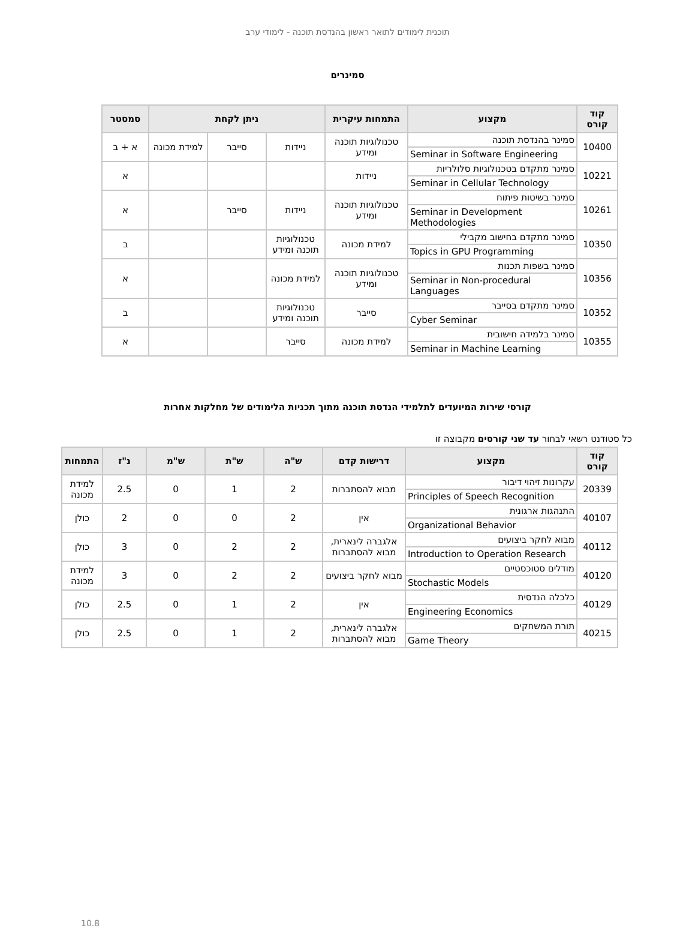תוכנית לימודים לתואר ראשון בהנדסת תוכנה - לימודי ערב
סמינרים
| קוד קורס | מקצוע | התמחות עיקרית | ניתן לקחת | | | סמסטר |
| --- | --- | --- | --- | --- | --- | --- |
| 10400 | סמינר בהנדסת תוכנה Seminar in Software Engineering | טכנולוגיות תוכנה ומידע | ניידות | סייבר | למידת מכונה | א + ב |
| 10221 | סמינר מתקדם בטכנולוגיות סלולריות Seminar in Cellular Technology | ניידות | | | | א |
| 10261 | סמינר בשיטות פיתוח Seminar in Development Methodologies | טכנולוגיות תוכנה ומידע | ניידות | סייבר | | א |
| 10350 | סמינר מתקדם בחישוב מקבילי Topics in GPU Programming | למידת מכונה | טכנולוגיות תוכנה ומידע | | | ב |
| 10356 | סמינר בשפות תכנות Seminar in Non-procedural Languages | טכנולוגיות תוכנה ומידע | למידת מכונה | | | א |
| 10352 | סמינר מתקדם בסייבר Cyber Seminar | סייבר | טכנולוגיות תוכנה ומידע | | | ב |
| 10355 | סמינר בלמידה חישובית Seminar in Machine Learning | למידת מכונה | סייבר | | | א |
קורסי שירות המיועדים לתלמידי הנדסת תוכנה מתוך תכניות הלימודים של מחלקות אחרות
כל סטודנט רשאי לבחור עד שני קורסים מקבוצה זו
| קוד קורס | מקצוע | דרישות קדם | ש"ה | ש"ת | ש"מ | נ"ז | התמחות |
| --- | --- | --- | --- | --- | --- | --- | --- |
| 20339 | עקרונות זיהוי דיבור Principles of Speech Recognition | מבוא להסתברות | 2 | 1 | 0 | 2.5 | למידת מכונה |
| 40107 | התנהגות ארגונית Organizational Behavior | אין | 2 | 0 | 0 | 2 | כולן |
| 40112 | מבוא לחקר ביצועים Introduction to Operation Research | אלגברה לינארית, מבוא להסתברות | 2 | 2 | 0 | 3 | כולן |
| 40120 | מודלים סטוכסטיים Stochastic Models | מבוא לחקר ביצועים | 2 | 2 | 0 | 3 | למידת מכונה |
| 40129 | כלכלה הנדסית Engineering Economics | אין | 2 | 1 | 0 | 2.5 | כולן |
| 40215 | תורת המשחקים Game Theory | אלגברה לינארית, מבוא להסתברות | 2 | 1 | 0 | 2.5 | כולן |
10.8